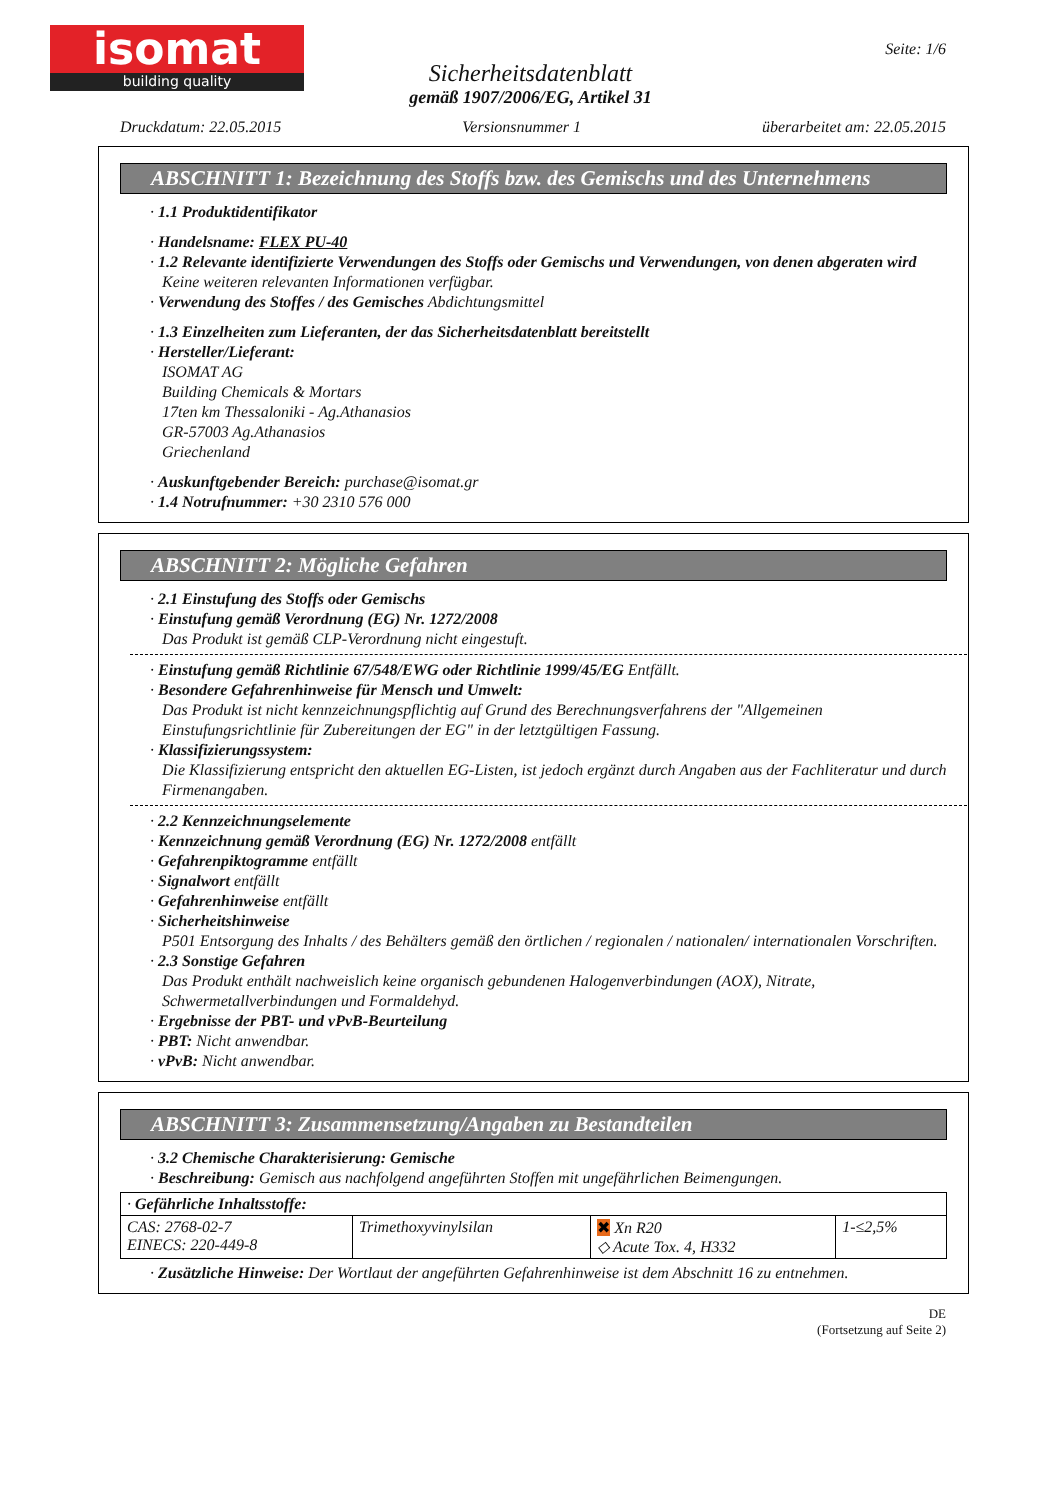isomat
building quality
Seite: 1/6
Sicherheitsdatenblatt
gemäß 1907/2006/EG, Artikel 31
Druckdatum: 22.05.2015 Versionsnummer 1 überarbeitet am: 22.05.2015
ABSCHNITT 1: Bezeichnung des Stoffs bzw. des Gemischs und des Unternehmens
· 1.1 Produktidentifikator
· Handelsname: FLEX PU-40
· 1.2 Relevante identifizierte Verwendungen des Stoffs oder Gemischs und Verwendungen, von denen abgeraten wird
Keine weiteren relevanten Informationen verfügbar.
· Verwendung des Stoffes / des Gemisches Abdichtungsmittel
· 1.3 Einzelheiten zum Lieferanten, der das Sicherheitsdatenblatt bereitstellt
· Hersteller/Lieferant:
ISOMAT AG
Building Chemicals & Mortars
17ten km Thessaloniki - Ag.Athanasios
GR-57003 Ag.Athanasios
Griechenland
· Auskunftgebender Bereich: purchase@isomat.gr
· 1.4 Notrufnummer: +30 2310 576 000
ABSCHNITT 2: Mögliche Gefahren
· 2.1 Einstufung des Stoffs oder Gemischs
· Einstufung gemäß Verordnung (EG) Nr. 1272/2008
Das Produkt ist gemäß CLP-Verordnung nicht eingestuft.
· Einstufung gemäß Richtlinie 67/548/EWG oder Richtlinie 1999/45/EG Entfällt.
· Besondere Gefahrenhinweise für Mensch und Umwelt:
Das Produkt ist nicht kennzeichnungspflichtig auf Grund des Berechnungsverfahrens der "Allgemeinen Einstufungsrichtlinie für Zubereitungen der EG" in der letztgültigen Fassung.
· Klassifizierungssystem:
Die Klassifizierung entspricht den aktuellen EG-Listen, ist jedoch ergänzt durch Angaben aus der Fachliteratur und durch Firmenangaben.
· 2.2 Kennzeichnungselemente
· Kennzeichnung gemäß Verordnung (EG) Nr. 1272/2008 entfällt
· Gefahrenpiktogramme entfällt
· Signalwort entfällt
· Gefahrenhinweise entfällt
· Sicherheitshinweise
P501 Entsorgung des Inhalts / des Behälters gemäß den örtlichen / regionalen / nationalen/ internationalen Vorschriften.
· 2.3 Sonstige Gefahren
Das Produkt enthält nachweislich keine organisch gebundenen Halogenverbindungen (AOX), Nitrate, Schwermetallverbindungen und Formaldehyd.
· Ergebnisse der PBT- und vPvB-Beurteilung
· PBT: Nicht anwendbar.
· vPvB: Nicht anwendbar.
ABSCHNITT 3: Zusammensetzung/Angaben zu Bestandteilen
· 3.2 Chemische Charakterisierung: Gemische
· Beschreibung: Gemisch aus nachfolgend angeführten Stoffen mit ungefährlichen Beimengungen.
| · Gefährliche Inhaltsstoffe: | | | |
| CAS: 2768-02-7 EINECS: 220-449-8 | Trimethoxyvinylsilan | ✖ Xn R20 ◇ Acute Tox. 4, H332 | 1-≤2,5% |
· Zusätzliche Hinweise: Der Wortlaut der angeführten Gefahrenhinweise ist dem Abschnitt 16 zu entnehmen.
DE
(Fortsetzung auf Seite 2)